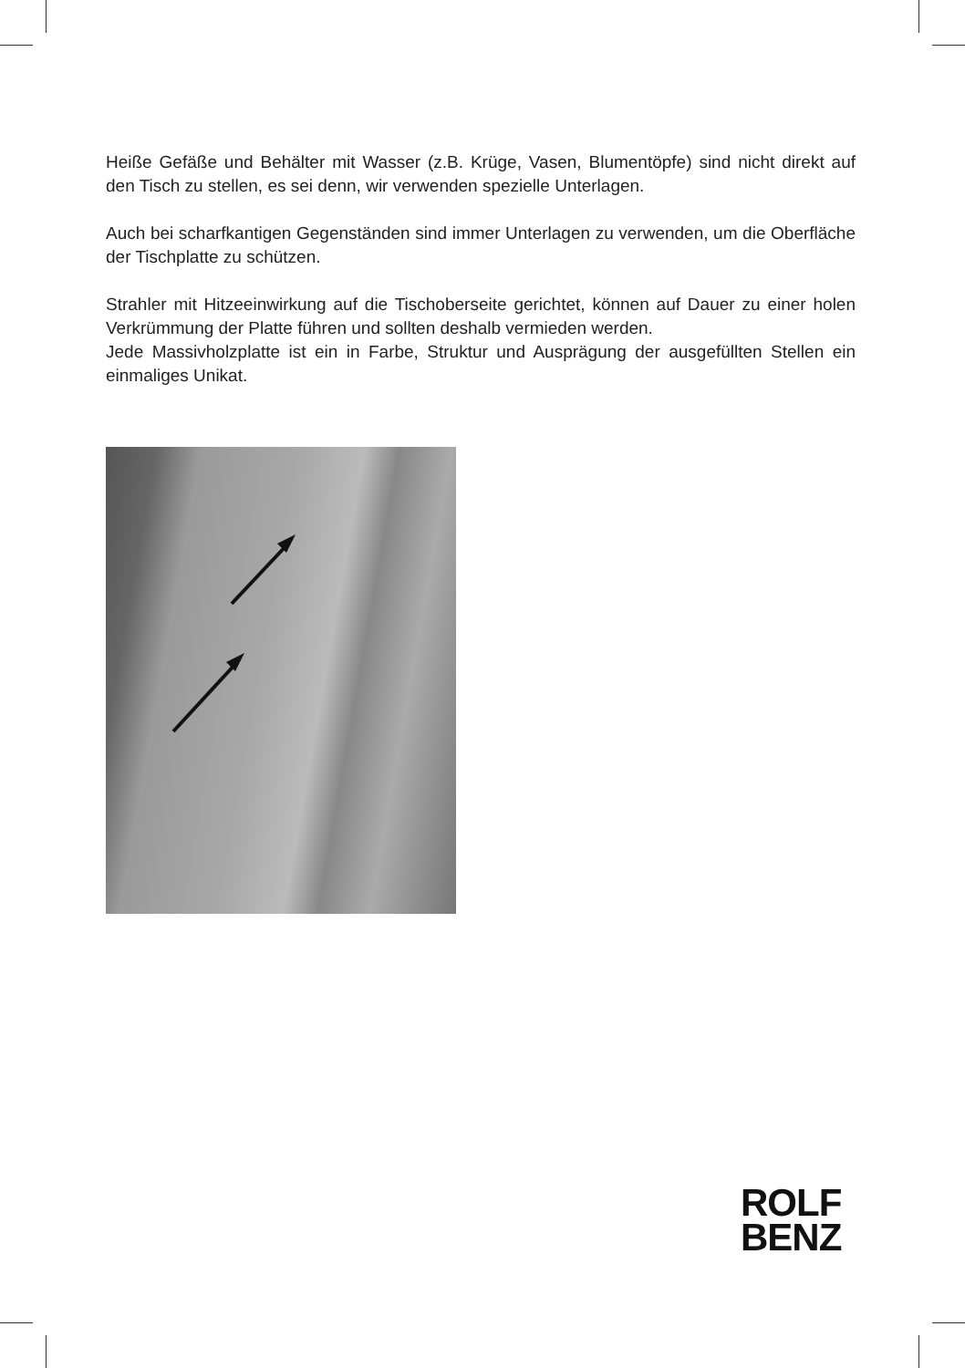Heiße Gefäße und Behälter mit Wasser (z.B. Krüge, Vasen, Blumentöpfe) sind nicht direkt auf den Tisch zu stellen, es sei denn, wir verwenden spezielle Unterlagen.
Auch bei scharfkantigen Gegenständen sind immer Unterlagen zu verwenden, um die Oberfläche der Tischplatte zu schützen.
Strahler mit Hitzeeinwirkung auf die Tischoberseite gerichtet, können auf Dauer zu einer holen Verkrümmung der Platte führen und sollten deshalb vermieden werden.
Jede Massivholzplatte ist ein in Farbe, Struktur und Ausprägung der ausgefüllten Stellen ein einmaliges Unikat.
ROLF
BENZ